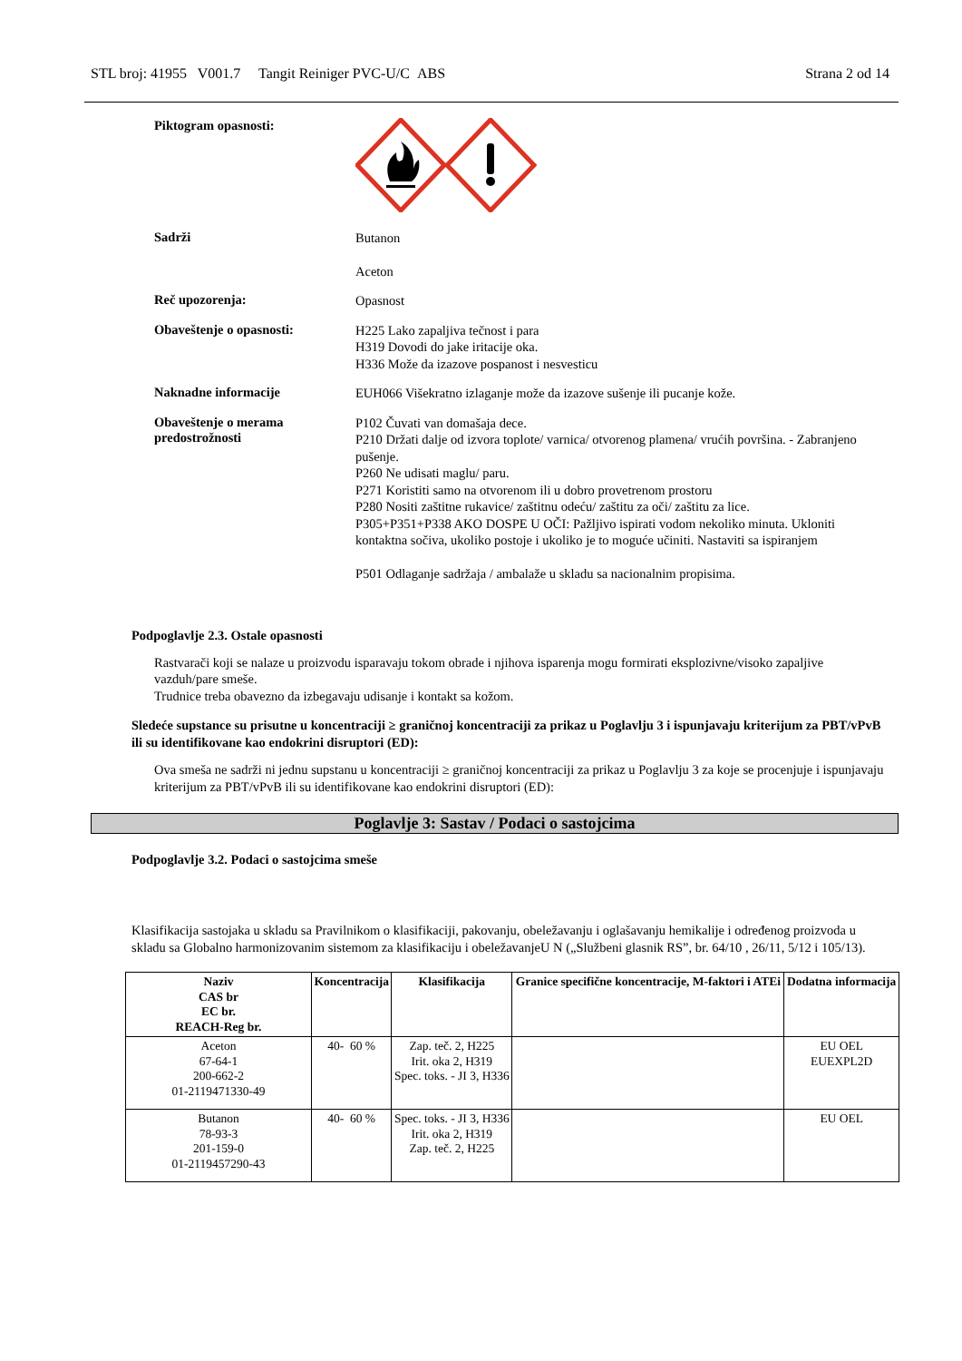STL broj: 41955 V001.7 Tangit Reiniger PVC-U/C ABS Strana 2 od 14
Piktogram opasnosti:
Sadrži
Butanon
Aceton
Reč upozorenja:
Opasnost
Obaveštenje o opasnosti:
H225 Lako zapaljiva tečnost i para
H319 Dovodi do jake iritacije oka.
H336 Može da izazove pospanost i nesvesticu
Naknadne informacije
EUH066 Višekratno izlaganje može da izazove sušenje ili pucanje kože.
Obaveštenje o merama predostrožnosti
P102 Čuvati van domašaja dece.
P210 Držati dalje od izvora toplote/ varnica/ otvorenog plamena/ vrućih površina. - Zabranjeno pušenje.
P260 Ne udisati maglu/ paru.
P271 Koristiti samo na otvorenom ili u dobro provetrenom prostoru
P280 Nositi zaštitne rukavice/ zaštitnu odeću/ zaštitu za oči/ zaštitu za lice.
P305+P351+P338 AKO DOSPE U OČI: Pažljivo ispirati vodom nekoliko minuta. Ukloniti kontaktna sočiva, ukoliko postoje i ukoliko je to moguće učiniti. Nastaviti sa ispiranjem
P501 Odlaganje sadržaja / ambalaže u skladu sa nacionalnim propisima.
Podpoglavlje 2.3. Ostale opasnosti
Rastvarači koji se nalaze u proizvodu isparavaju tokom obrade i njihova isparenja mogu formirati eksplozivne/visoko zapaljive vazduh/pare smeše.
Trudnice treba obavezno da izbegavaju udisanje i kontakt sa kožom.
Sledeće supstance su prisutne u koncentraciji ≥ graničnoj koncentraciji za prikaz u Poglavlju 3 i ispunjavaju kriterijum za PBT/vPvB ili su identifikovane kao endokrini disruptori (ED):
Ova smeša ne sadrži ni jednu supstanu u koncentraciji ≥ graničnoj koncentraciji za prikaz u Poglavlju 3 za koje se procenjuje i ispunjavaju kriterijum za PBT/vPvB ili su identifikovane kao endokrini disruptori (ED):
Poglavlje 3: Sastav / Podaci o sastojcima
Podpoglavlje 3.2. Podaci o sastojcima smeše
Klasifikacija sastojaka u skladu sa Pravilnikom o klasifikaciji, pakovanju, obeležavanju i oglašavanju hemikalije i određenog proizvoda u skladu sa Globalno harmonizovanim sistemom za klasifikaciju i obeležavanjeU N („Službeni glasnik RS”, br. 64/10 , 26/11, 5/12 i 105/13).
| Naziv CAS br EC br. REACH-Reg br. | Koncentracija | Klasifikacija | Granice specifične koncentracije, M-faktori i ATEi | Dodatna informacija |
| --- | --- | --- | --- | --- |
| Aceton 67-64-1 200-662-2 01-2119471330-49 | 40- 60 % | Zap. teč. 2, H225 Irit. oka 2, H319 Spec. toks. - JI 3, H336 | | EU OEL EUEXPL2D |
| Butanon 78-93-3 201-159-0 01-2119457290-43 | 40- 60 % | Spec. toks. - JI 3, H336 Irit. oka 2, H319 Zap. teč. 2, H225 | | EU OEL |